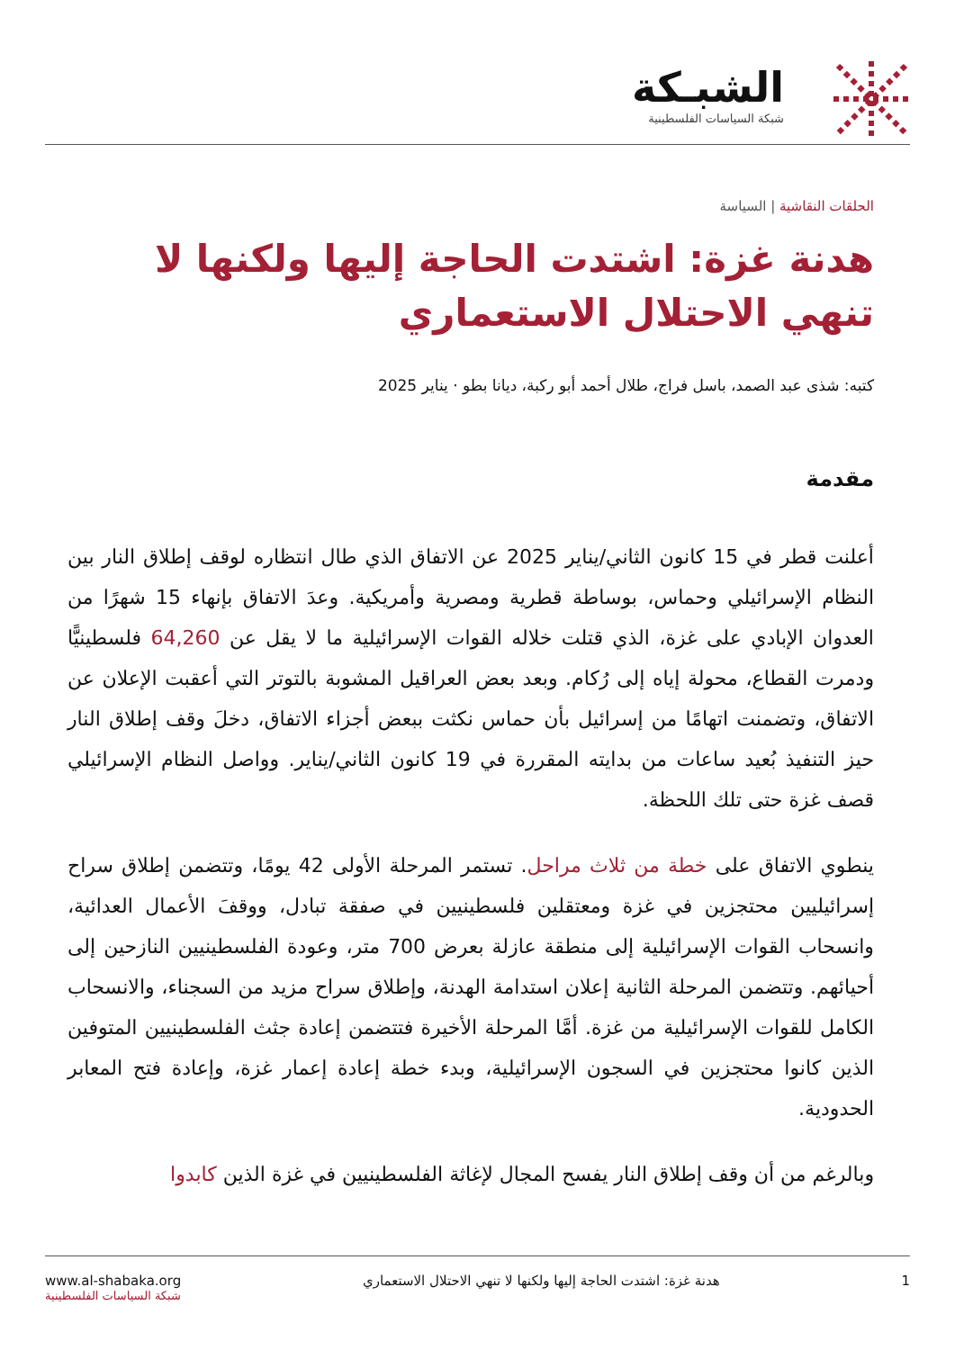الشبـكة
شبكة السياسات الفلسطينية
الحلقات النقاشية | السياسة
هدنة غزة: اشتدت الحاجة إليها ولكنها لا تنهي الاحتلال الاستعماري
كتبه: شذى عبد الصمد، باسل فراج، طلال أحمد أبو ركبة، ديانا بطو · يناير 2025
مقدمة
أعلنت قطر في 15 كانون الثاني/يناير 2025 عن الاتفاق الذي طال انتظاره لوقف إطلاق النار بين النظام الإسرائيلي وحماس، بوساطة قطرية ومصرية وأمريكية. وعدَ الاتفاق بإنهاء 15 شهرًا من العدوان الإبادي على غزة، الذي قتلت خلاله القوات الإسرائيلية ما لا يقل عن 64,260 فلسطينيًّا ودمرت القطاع، محولة إياه إلى رُكام. وبعد بعض العراقيل المشوبة بالتوتر التي أعقبت الإعلان عن الاتفاق، وتضمنت اتهامًا من إسرائيل بأن حماس نكثت ببعض أجزاء الاتفاق، دخلَ وقف إطلاق النار حيز التنفيذ بُعيد ساعات من بدايته المقررة في 19 كانون الثاني/يناير. وواصل النظام الإسرائيلي قصف غزة حتى تلك اللحظة.
ينطوي الاتفاق على خطة من ثلاث مراحل. تستمر المرحلة الأولى 42 يومًا، وتتضمن إطلاق سراح إسرائيليين محتجزين في غزة ومعتقلين فلسطينيين في صفقة تبادل، ووقفَ الأعمال العدائية، وانسحاب القوات الإسرائيلية إلى منطقة عازلة بعرض 700 متر، وعودة الفلسطينيين النازحين إلى أحيائهم. وتتضمن المرحلة الثانية إعلان استدامة الهدنة، وإطلاق سراح مزيد من السجناء، والانسحاب الكامل للقوات الإسرائيلية من غزة. أمَّا المرحلة الأخيرة فتتضمن إعادة جثث الفلسطينيين المتوفين الذين كانوا محتجزين في السجون الإسرائيلية، وبدء خطة إعادة إعمار غزة، وإعادة فتح المعابر الحدودية.
وبالرغم من أن وقف إطلاق النار يفسح المجال لإغاثة الفلسطينيين في غزة الذين كابدوا
1 هدنة غزة: اشتدت الحاجة إليها ولكنها لا تنهي الاحتلال الاستعماري
www.al-shabaka.org
شبكة السياسات الفلسطينية